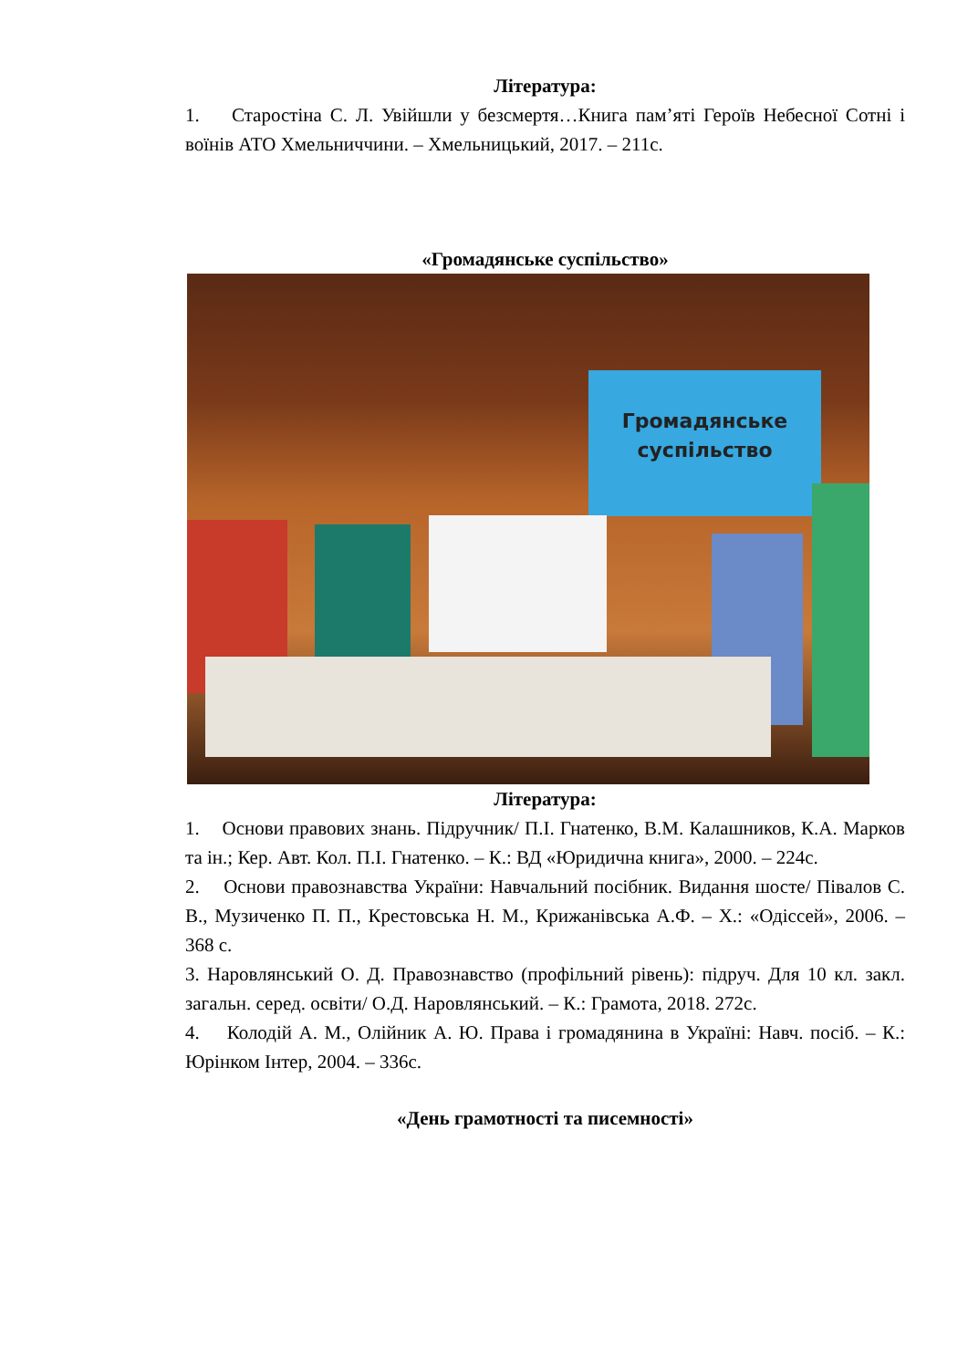Література:
1. Старостіна С. Л. Увійшли у безсмертя…Книга пам’яті Героїв Небесної Сотні і воїнів АТО Хмельниччини. – Хмельницький, 2017. – 211с.
«Громадянське суспільство»
Громадянське суспільство
Література:
1. Основи правових знань. Підручник/ П.І. Гнатенко, В.М. Калашников, К.А. Марков та ін.; Кер. Авт. Кол. П.І. Гнатенко. – К.: ВД «Юридична книга», 2000. – 224с.
2. Основи правознавства України: Навчальний посібник. Видання шосте/ Півалов С. В., Музиченко П. П., Крестовська Н. М., Крижанівська А.Ф. – Х.: «Одіссей», 2006. – 368 с.
3. Наровлянський О. Д. Правознавство (профільний рівень): підруч. Для 10 кл. закл. загальн. серед. освіти/ О.Д. Наровлянський. – К.: Грамота, 2018. 272с.
4. Колодій А. М., Олійник А. Ю. Права і громадянина в Україні: Навч. посіб. – К.: Юрінком Інтер, 2004. – 336с.
«День грамотності та писемності»